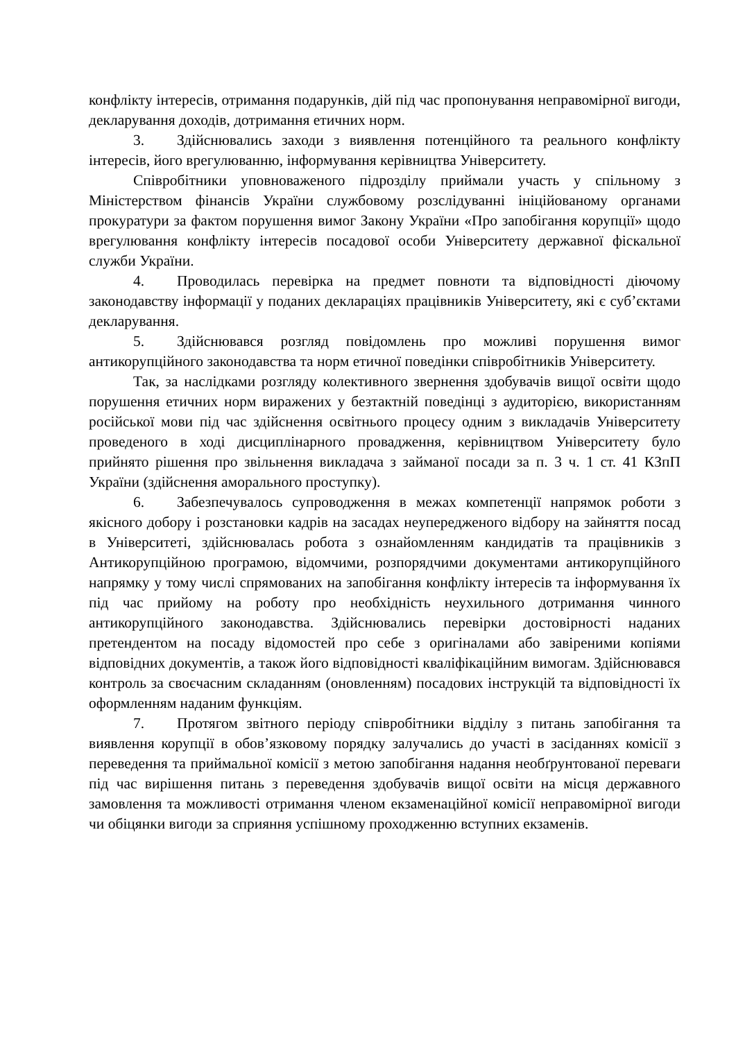конфлікту інтересів, отримання подарунків, дій під час пропонування неправомірної вигоди, декларування доходів, дотримання етичних норм.
3. Здійснювались заходи з виявлення потенційного та реального конфлікту інтересів, його врегулюванню, інформування керівництва Університету.
Співробітники уповноваженого підрозділу приймали участь у спільному з Міністерством фінансів України службовому розслідуванні ініційованому органами прокуратури за фактом порушення вимог Закону України «Про запобігання корупції» щодо врегулювання конфлікту інтересів посадової особи Університету державної фіскальної служби України.
4. Проводилась перевірка на предмет повноти та відповідності діючому законодавству інформації у поданих деклараціях працівників Університету, які є суб’єктами декларування.
5. Здійснювався розгляд повідомлень про можливі порушення вимог антикорупційного законодавства та норм етичної поведінки співробітників Університету.
Так, за наслідками розгляду колективного звернення здобувачів вищої освіти щодо порушення етичних норм виражених у безтактній поведінці з аудиторією, використанням російської мови під час здійснення освітнього процесу одним з викладачів Університету проведеного в ході дисциплінарного провадження, керівництвом Університету було прийнято рішення про звільнення викладача з займаної посади за п. 3 ч. 1 ст. 41 КЗпП України (здійснення аморального проступку).
6. Забезпечувалось супроводження в межах компетенції напрямок роботи з якісного добору і розстановки кадрів на засадах неупередженого відбору на зайняття посад в Університеті, здійснювалась робота з ознайомленням кандидатів та працівників з Антикорупційною програмою, відомчими, розпорядчими документами антикорупційного напрямку у тому числі спрямованих на запобігання конфлікту інтересів та інформування їх під час прийому на роботу про необхідність неухильного дотримання чинного антикорупційного законодавства. Здійснювались перевірки достовірності наданих претендентом на посаду відомостей про себе з оригіналами або завіреними копіями відповідних документів, а також його відповідності кваліфікаційним вимогам. Здійснювався контроль за своєчасним складанням (оновленням) посадових інструкцій та відповідності їх оформленням наданим функціям.
7. Протягом звітного періоду співробітники відділу з питань запобігання та виявлення корупції в обов’язковому порядку залучались до участі в засіданнях комісії з переведення та приймальної комісії з метою запобігання надання необґрунтованої переваги під час вирішення питань з переведення здобувачів вищої освіти на місця державного замовлення та можливості отримання членом екзаменаційної комісії неправомірної вигоди чи обіцянки вигоди за сприяння успішному проходженню вступних екзаменів.